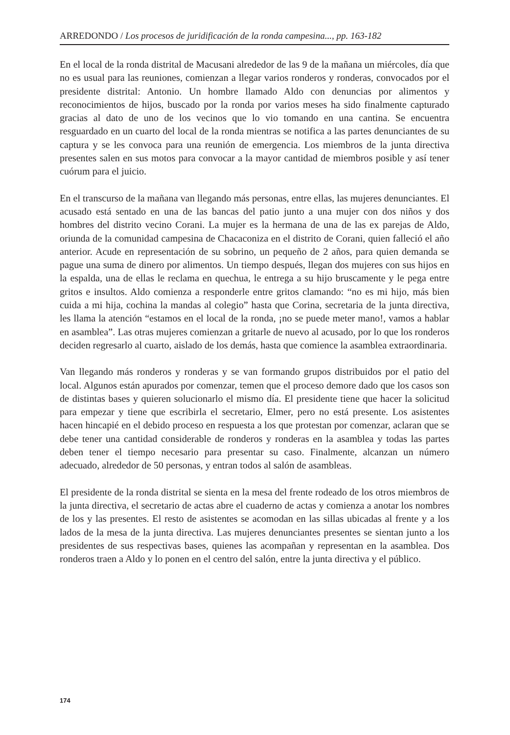ARREDONDO / Los procesos de juridificación de la ronda campesina..., pp. 163-182
En el local de la ronda distrital de Macusani alrededor de las 9 de la mañana un miércoles, día que no es usual para las reuniones, comienzan a llegar varios ronderos y ronderas, convocados por el presidente distrital: Antonio. Un hombre llamado Aldo con denuncias por alimentos y reconocimientos de hijos, buscado por la ronda por varios meses ha sido finalmente capturado gracias al dato de uno de los vecinos que lo vio tomando en una cantina. Se encuentra resguardado en un cuarto del local de la ronda mientras se notifica a las partes denunciantes de su captura y se les convoca para una reunión de emergencia. Los miembros de la junta directiva presentes salen en sus motos para convocar a la mayor cantidad de miembros posible y así tener cuórum para el juicio.
En el transcurso de la mañana van llegando más personas, entre ellas, las mujeres denunciantes. El acusado está sentado en una de las bancas del patio junto a una mujer con dos niños y dos hombres del distrito vecino Corani. La mujer es la hermana de una de las ex parejas de Aldo, oriunda de la comunidad campesina de Chacaconiza en el distrito de Corani, quien falleció el año anterior. Acude en representación de su sobrino, un pequeño de 2 años, para quien demanda se pague una suma de dinero por alimentos. Un tiempo después, llegan dos mujeres con sus hijos en la espalda, una de ellas le reclama en quechua, le entrega a su hijo bruscamente y le pega entre gritos e insultos. Aldo comienza a responderle entre gritos clamando: “no es mi hijo, más bien cuida a mi hija, cochina la mandas al colegio” hasta que Corina, secretaria de la junta directiva, les llama la atención “estamos en el local de la ronda, ¡no se puede meter mano!, vamos a hablar en asamblea”. Las otras mujeres comienzan a gritarle de nuevo al acusado, por lo que los ronderos deciden regresarlo al cuarto, aislado de los demás, hasta que comience la asamblea extraordinaria.
Van llegando más ronderos y ronderas y se van formando grupos distribuidos por el patio del local. Algunos están apurados por comenzar, temen que el proceso demore dado que los casos son de distintas bases y quieren solucionarlo el mismo día. El presidente tiene que hacer la solicitud para empezar y tiene que escribirla el secretario, Elmer, pero no está presente. Los asistentes hacen hincapié en el debido proceso en respuesta a los que protestan por comenzar, aclaran que se debe tener una cantidad considerable de ronderos y ronderas en la asamblea y todas las partes deben tener el tiempo necesario para presentar su caso. Finalmente, alcanzan un número adecuado, alrededor de 50 personas, y entran todos al salón de asambleas.
El presidente de la ronda distrital se sienta en la mesa del frente rodeado de los otros miembros de la junta directiva, el secretario de actas abre el cuaderno de actas y comienza a anotar los nombres de los y las presentes. El resto de asistentes se acomodan en las sillas ubicadas al frente y a los lados de la mesa de la junta directiva. Las mujeres denunciantes presentes se sientan junto a los presidentes de sus respectivas bases, quienes las acompañan y representan en la asamblea. Dos ronderos traen a Aldo y lo ponen en el centro del salón, entre la junta directiva y el público.
174